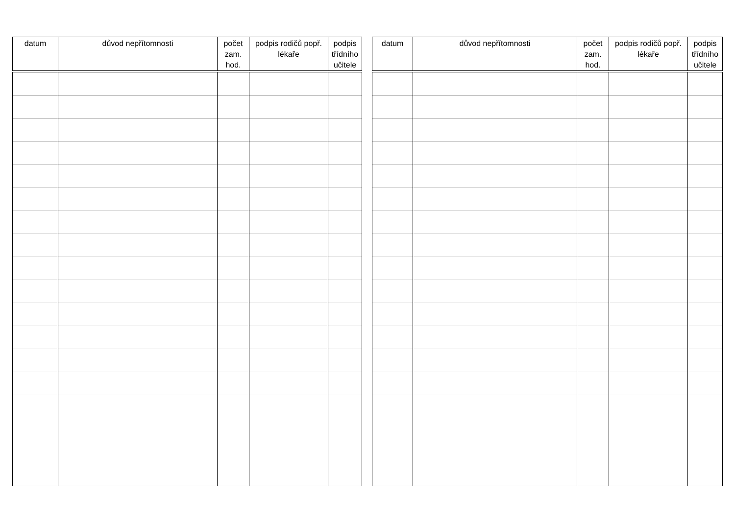| datum | důvod nepřítomnosti | počet zam. hod. | podpis rodičů popř. lékaře | podpis třídního učitele |
| --- | --- | --- | --- | --- |
| datum | důvod nepřítomnosti | počet zam. hod. | podpis rodičů popř. lékaře | podpis třídního učitele |
| --- | --- | --- | --- | --- |